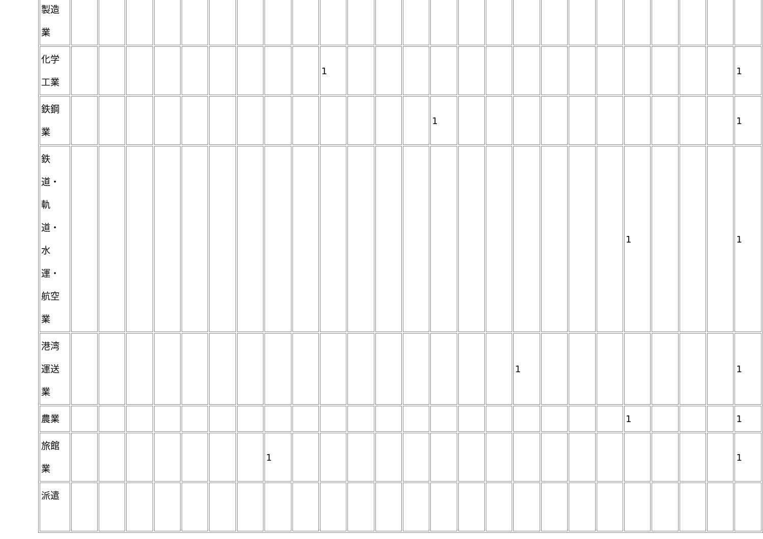| 製造 業 | | | | | | | | | | | | | | | | | | | | | | | | | |
| 化学 工業 | | | | | | | | | | 1 | | | | | | | | | | | | | | | 1 |
| 鉄鋼 業 | | | | | | | | | | | | | | 1 | | | | | | | | | | | 1 |
| 鉄 道・ 軌 道・ 水 運・ 航空 業 | | | | | | | | | | | | | | | | | | | | | 1 | | | | 1 |
| 港湾 運送 業 | | | | | | | | | | | | | | | | | 1 | | | | | | | | 1 |
| 農業 | | | | | | | | | | | | | | | | | | | | | 1 | | | | 1 |
| 旅館 業 | | | | | | | | 1 | | | | | | | | | | | | | | | | | 1 |
| 派遣 | | | | | | | | | | | | | | | | | | | | | | | | | |